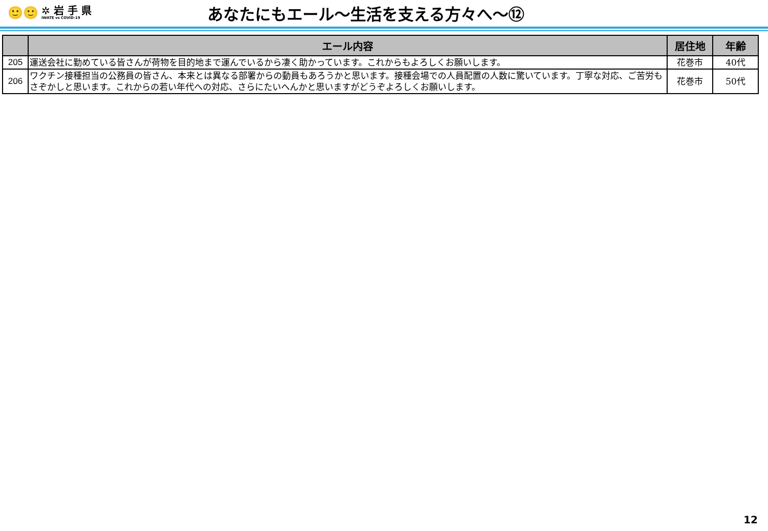🙂🙂
✲ 岩 手 県
IWATE vs COVID-19
あなたにもエール～生活を支える方々へ～⑫
| | エール内容 | 居住地 | 年齢 |
| --- | --- | --- | --- |
| 205 | 運送会社に勤めている皆さんが荷物を目的地まで運んでいるから凄く助かっています。これからもよろしくお願いします。 | 花巻市 | 40代 |
| 206 | ワクチン接種担当の公務員の皆さん、本来とは異なる部署からの動員もあろうかと思います。接種会場での人員配置の人数に驚いています。丁寧な対応、ご苦労もさぞかしと思います。これからの若い年代への対応、さらにたいへんかと思いますがどうぞよろしくお願いします。 | 花巻市 | 50代 |
12